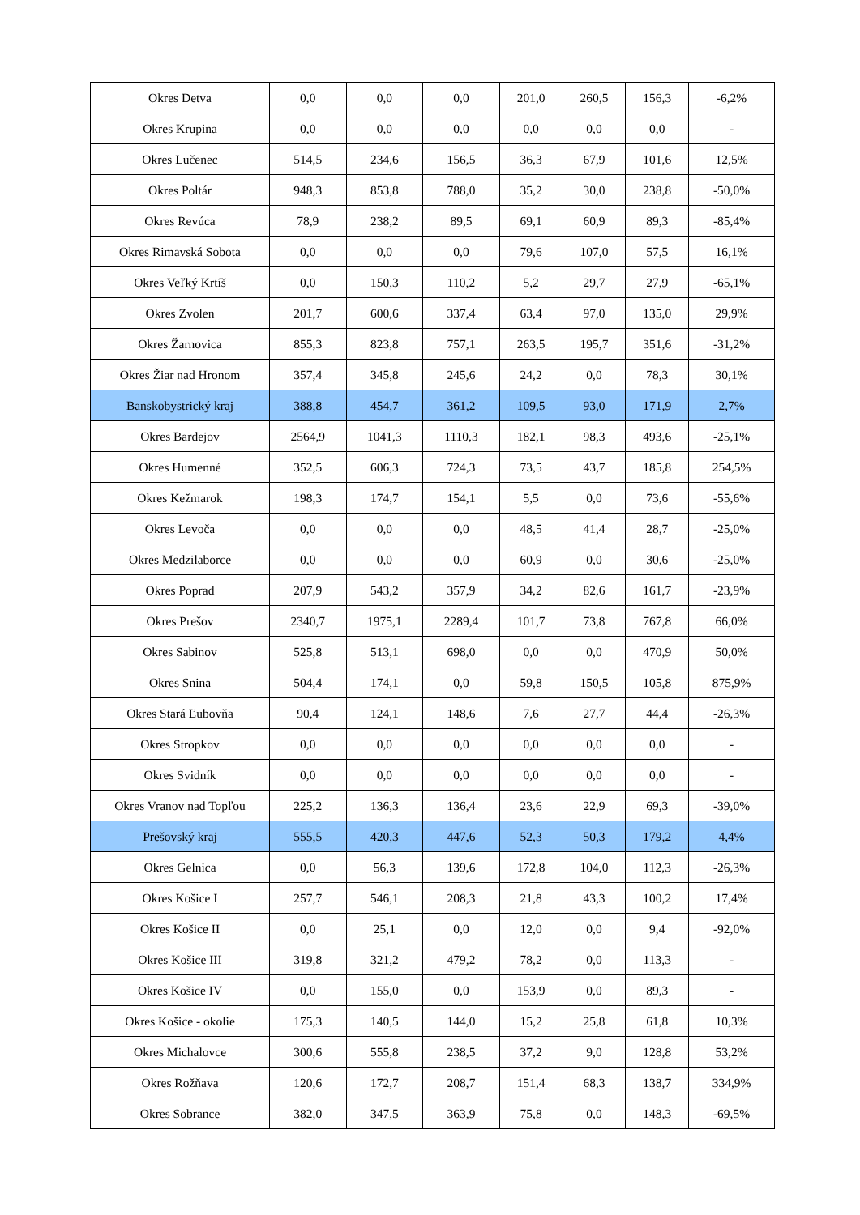| Okres Detva | 0,0 | 0,0 | 0,0 | 201,0 | 260,5 | 156,3 | -6,2% |
| Okres Krupina | 0,0 | 0,0 | 0,0 | 0,0 | 0,0 | 0,0 | - |
| Okres Lučenec | 514,5 | 234,6 | 156,5 | 36,3 | 67,9 | 101,6 | 12,5% |
| Okres Poltár | 948,3 | 853,8 | 788,0 | 35,2 | 30,0 | 238,8 | -50,0% |
| Okres Revúca | 78,9 | 238,2 | 89,5 | 69,1 | 60,9 | 89,3 | -85,4% |
| Okres Rimavská Sobota | 0,0 | 0,0 | 0,0 | 79,6 | 107,0 | 57,5 | 16,1% |
| Okres Veľký Krtíš | 0,0 | 150,3 | 110,2 | 5,2 | 29,7 | 27,9 | -65,1% |
| Okres Zvolen | 201,7 | 600,6 | 337,4 | 63,4 | 97,0 | 135,0 | 29,9% |
| Okres Žarnovica | 855,3 | 823,8 | 757,1 | 263,5 | 195,7 | 351,6 | -31,2% |
| Okres Žiar nad Hronom | 357,4 | 345,8 | 245,6 | 24,2 | 0,0 | 78,3 | 30,1% |
| Banskobystrický kraj | 388,8 | 454,7 | 361,2 | 109,5 | 93,0 | 171,9 | 2,7% |
| Okres Bardejov | 2564,9 | 1041,3 | 1110,3 | 182,1 | 98,3 | 493,6 | -25,1% |
| Okres Humenné | 352,5 | 606,3 | 724,3 | 73,5 | 43,7 | 185,8 | 254,5% |
| Okres Kežmarok | 198,3 | 174,7 | 154,1 | 5,5 | 0,0 | 73,6 | -55,6% |
| Okres Levoča | 0,0 | 0,0 | 0,0 | 48,5 | 41,4 | 28,7 | -25,0% |
| Okres Medzilaborce | 0,0 | 0,0 | 0,0 | 60,9 | 0,0 | 30,6 | -25,0% |
| Okres Poprad | 207,9 | 543,2 | 357,9 | 34,2 | 82,6 | 161,7 | -23,9% |
| Okres Prešov | 2340,7 | 1975,1 | 2289,4 | 101,7 | 73,8 | 767,8 | 66,0% |
| Okres Sabinov | 525,8 | 513,1 | 698,0 | 0,0 | 0,0 | 470,9 | 50,0% |
| Okres Snina | 504,4 | 174,1 | 0,0 | 59,8 | 150,5 | 105,8 | 875,9% |
| Okres Stará Ľubovňa | 90,4 | 124,1 | 148,6 | 7,6 | 27,7 | 44,4 | -26,3% |
| Okres Stropkov | 0,0 | 0,0 | 0,0 | 0,0 | 0,0 | 0,0 | - |
| Okres Svidník | 0,0 | 0,0 | 0,0 | 0,0 | 0,0 | 0,0 | - |
| Okres Vranov nad Topľou | 225,2 | 136,3 | 136,4 | 23,6 | 22,9 | 69,3 | -39,0% |
| Prešovský kraj | 555,5 | 420,3 | 447,6 | 52,3 | 50,3 | 179,2 | 4,4% |
| Okres Gelnica | 0,0 | 56,3 | 139,6 | 172,8 | 104,0 | 112,3 | -26,3% |
| Okres Košice I | 257,7 | 546,1 | 208,3 | 21,8 | 43,3 | 100,2 | 17,4% |
| Okres Košice II | 0,0 | 25,1 | 0,0 | 12,0 | 0,0 | 9,4 | -92,0% |
| Okres Košice III | 319,8 | 321,2 | 479,2 | 78,2 | 0,0 | 113,3 | - |
| Okres Košice IV | 0,0 | 155,0 | 0,0 | 153,9 | 0,0 | 89,3 | - |
| Okres Košice - okolie | 175,3 | 140,5 | 144,0 | 15,2 | 25,8 | 61,8 | 10,3% |
| Okres Michalovce | 300,6 | 555,8 | 238,5 | 37,2 | 9,0 | 128,8 | 53,2% |
| Okres Rožňava | 120,6 | 172,7 | 208,7 | 151,4 | 68,3 | 138,7 | 334,9% |
| Okres Sobrance | 382,0 | 347,5 | 363,9 | 75,8 | 0,0 | 148,3 | -69,5% |